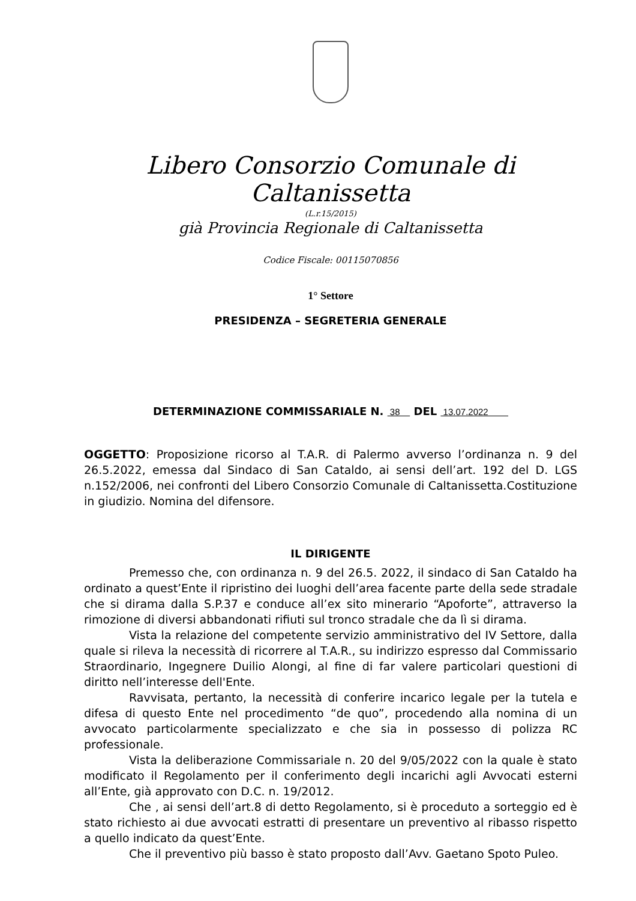Libero Consorzio Comunale di Caltanissetta
(L.r.15/2015)
già Provincia Regionale di Caltanissetta
Codice Fiscale: 00115070856
1° Settore
PRESIDENZA – SEGRETERIA GENERALE
DETERMINAZIONE COMMISSARIALE N. 38 DEL 13.07.2022
OGGETTO: Proposizione ricorso al T.A.R. di Palermo avverso l’ordinanza n. 9 del 26.5.2022, emessa dal Sindaco di San Cataldo, ai sensi dell’art. 192 del D. LGS n.152/2006, nei confronti del Libero Consorzio Comunale di Caltanissetta.Costituzione in giudizio. Nomina del difensore.
IL DIRIGENTE
Premesso che, con ordinanza n. 9 del 26.5. 2022, il sindaco di San Cataldo ha ordinato a quest’Ente il ripristino dei luoghi dell’area facente parte della sede stradale che si dirama dalla S.P.37 e conduce all’ex sito minerario “Apoforte”, attraverso la rimozione di diversi abbandonati rifiuti sul tronco stradale che da lì si dirama.
Vista la relazione del competente servizio amministrativo del IV Settore, dalla quale si rileva la necessità di ricorrere al T.A.R., su indirizzo espresso dal Commissario Straordinario, Ingegnere Duilio Alongi, al fine di far valere particolari questioni di diritto nell’interesse dell'Ente.
Ravvisata, pertanto, la necessità di conferire incarico legale per la tutela e difesa di questo Ente nel procedimento “de quo”, procedendo alla nomina di un avvocato particolarmente specializzato e che sia in possesso di polizza RC professionale.
Vista la deliberazione Commissariale n. 20 del 9/05/2022 con la quale è stato modificato il Regolamento per il conferimento degli incarichi agli Avvocati esterni all’Ente, già approvato con D.C. n. 19/2012.
Che , ai sensi dell’art.8 di detto Regolamento, si è proceduto a sorteggio ed è stato richiesto ai due avvocati estratti di presentare un preventivo al ribasso rispetto a quello indicato da quest’Ente.
Che il preventivo più basso è stato proposto dall’Avv. Gaetano Spoto Puleo.